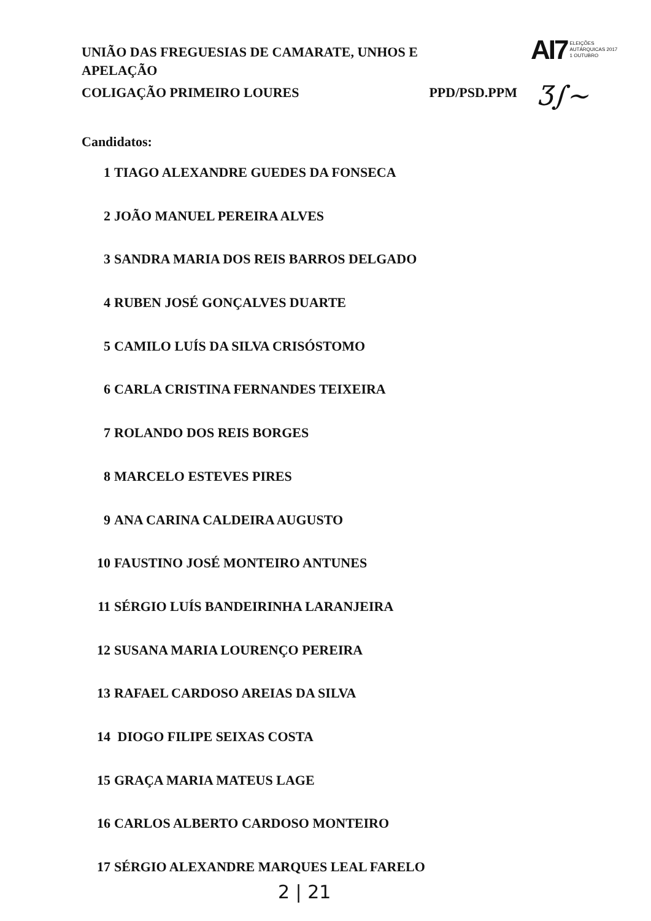UNIÃO DAS FREGUESIAS DE CAMARATE, UNHOS E APELAÇÃO
AI7 ELEIÇÕES
AUTÁRQUICAS 2017
1 OUTUBRO
COLIGAÇÃO PRIMEIRO LOURES PPD/PSD.PPM Ʒ∫~
Candidatos:
1 TIAGO ALEXANDRE GUEDES DA FONSECA
2 JOÃO MANUEL PEREIRA ALVES
3 SANDRA MARIA DOS REIS BARROS DELGADO
4 RUBEN JOSÉ GONÇALVES DUARTE
5 CAMILO LUÍS DA SILVA CRISÓSTOMO
6 CARLA CRISTINA FERNANDES TEIXEIRA
7 ROLANDO DOS REIS BORGES
8 MARCELO ESTEVES PIRES
9 ANA CARINA CALDEIRA AUGUSTO
10 FAUSTINO JOSÉ MONTEIRO ANTUNES
11 SÉRGIO LUÍS BANDEIRINHA LARANJEIRA
12 SUSANA MARIA LOURENÇO PEREIRA
13 RAFAEL CARDOSO AREIAS DA SILVA
14 DIOGO FILIPE SEIXAS COSTA
15 GRAÇA MARIA MATEUS LAGE
16 CARLOS ALBERTO CARDOSO MONTEIRO
17 SÉRGIO ALEXANDRE MARQUES LEAL FARELO
2 | 21